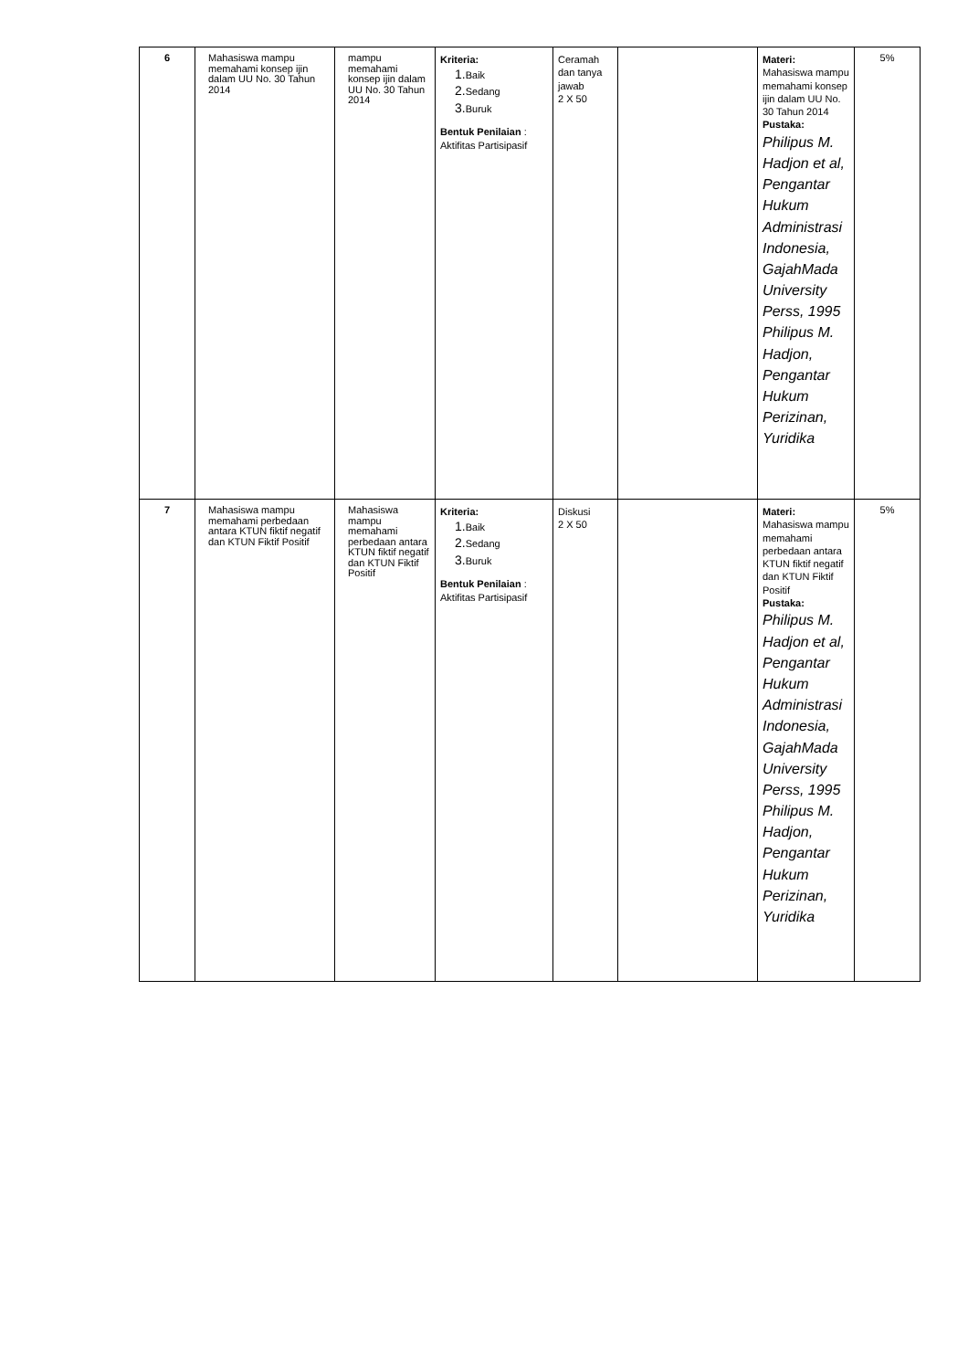| 6 | Mahasiswa mampu memahami konsep ijin dalam UU No. 30 Tahun 2014 | mampu memahami konsep ijin dalam UU No. 30 Tahun 2014 | Kriteria: 1. Baik 2. Sedang 3. Buruk Bentuk Penilaian : Aktifitas Partisipasif | Ceramah dan tanya jawab 2 X 50 | | Materi: Mahasiswa mampu memahami konsep ijin dalam UU No. 30 Tahun 2014 Pustaka: Philipus M. Hadjon et al, Pengantar Hukum Administrasi Indonesia, GajahMada University Perss, 1995 Philipus M. Hadjon, Pengantar Hukum Perizinan, Yuridika | 5% |
| 7 | Mahasiswa mampu memahami perbedaan antara KTUN fiktif negatif dan KTUN Fiktif Positif | Mahasiswa mampu memahami perbedaan antara KTUN fiktif negatif dan KTUN Fiktif Positif | Kriteria: 1. Baik 2. Sedang 3. Buruk Bentuk Penilaian : Aktifitas Partisipasif | Diskusi 2 X 50 | | Materi: Mahasiswa mampu memahami perbedaan antara KTUN fiktif negatif dan KTUN Fiktif Positif Pustaka: Philipus M. Hadjon et al, Pengantar Hukum Administrasi Indonesia, GajahMada University Perss, 1995 Philipus M. Hadjon, Pengantar Hukum Perizinan, Yuridika | 5% |